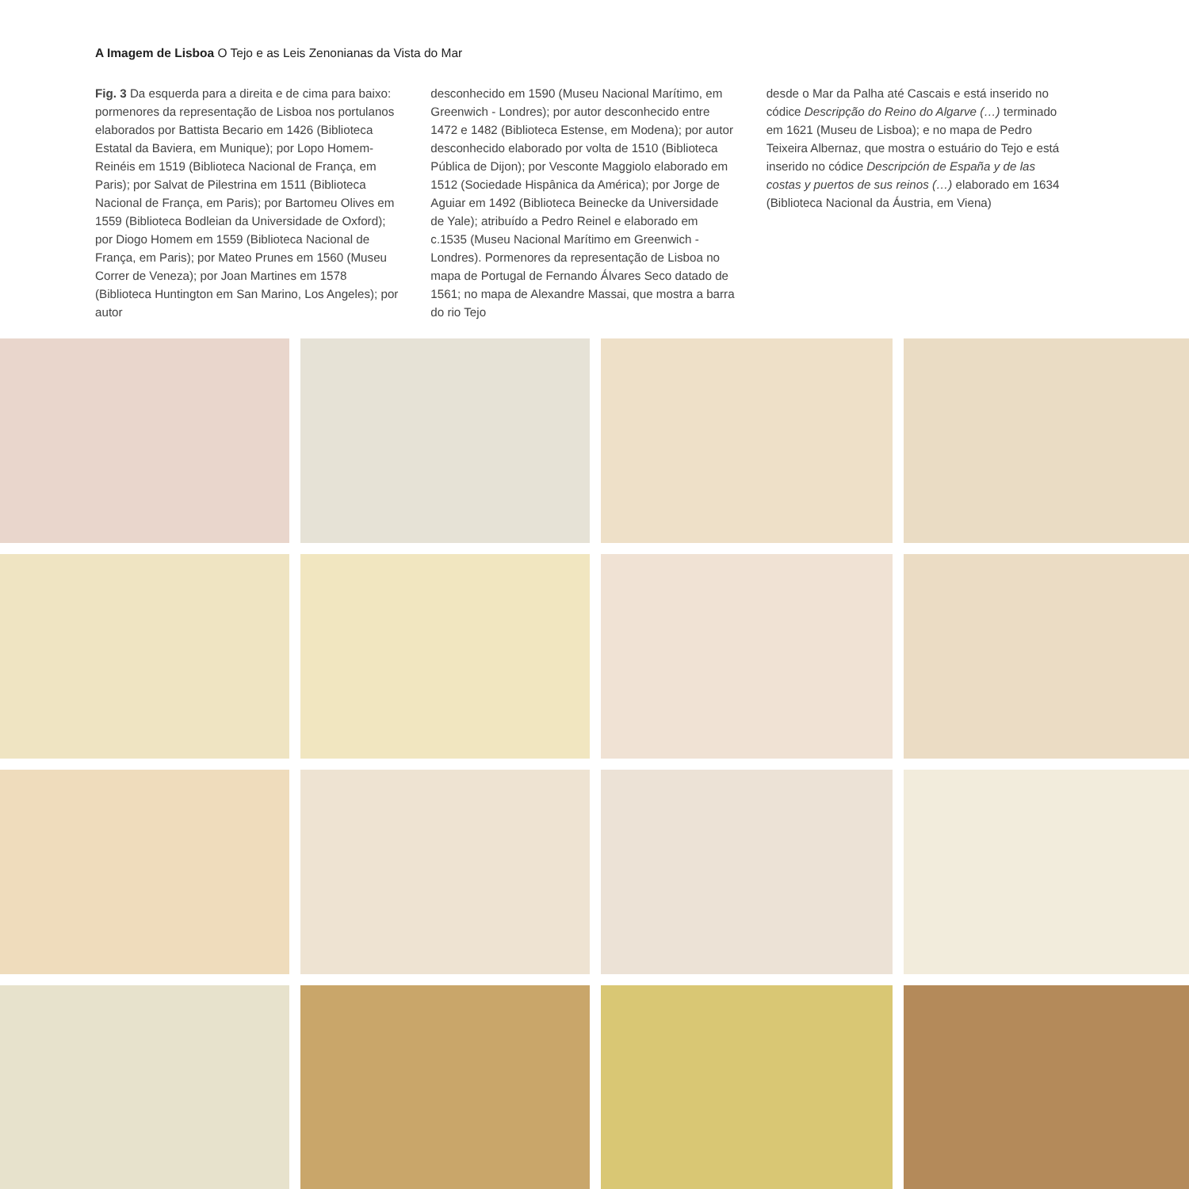A Imagem de Lisboa O Tejo e as Leis Zenonianas da Vista do Mar
Fig. 3 Da esquerda para a direita e de cima para baixo: pormenores da representação de Lisboa nos portulanos elaborados por Battista Becario em 1426 (Biblioteca Estatal da Baviera, em Munique); por Lopo Homem-Reinéis em 1519 (Biblioteca Nacional de França, em Paris); por Salvat de Pilestrina em 1511 (Biblioteca Nacional de França, em Paris); por Bartomeu Olives em 1559 (Biblioteca Bodleian da Universidade de Oxford); por Diogo Homem em 1559 (Biblioteca Nacional de França, em Paris); por Mateo Prunes em 1560 (Museu Correr de Veneza); por Joan Martines em 1578 (Biblioteca Huntington em San Marino, Los Angeles); por autor
desconhecido em 1590 (Museu Nacional Marítimo, em Greenwich - Londres); por autor desconhecido entre 1472 e 1482 (Biblioteca Estense, em Modena); por autor desconhecido elaborado por volta de 1510 (Biblioteca Pública de Dijon); por Vesconte Maggiolo elaborado em 1512 (Sociedade Hispânica da América); por Jorge de Aguiar em 1492 (Biblioteca Beinecke da Universidade de Yale); atribuído a Pedro Reinel e elaborado em c.1535 (Museu Nacional Marítimo em Greenwich - Londres). Pormenores da representação de Lisboa no mapa de Portugal de Fernando Álvares Seco datado de 1561; no mapa de Alexandre Massai, que mostra a barra do rio Tejo
desde o Mar da Palha até Cascais e está inserido no códice Descripção do Reino do Algarve (…) terminado em 1621 (Museu de Lisboa); e no mapa de Pedro Teixeira Albernaz, que mostra o estuário do Tejo e está inserido no códice Descripción de España y de las costas y puertos de sus reinos (…) elaborado em 1634 (Biblioteca Nacional da Áustria, em Viena)